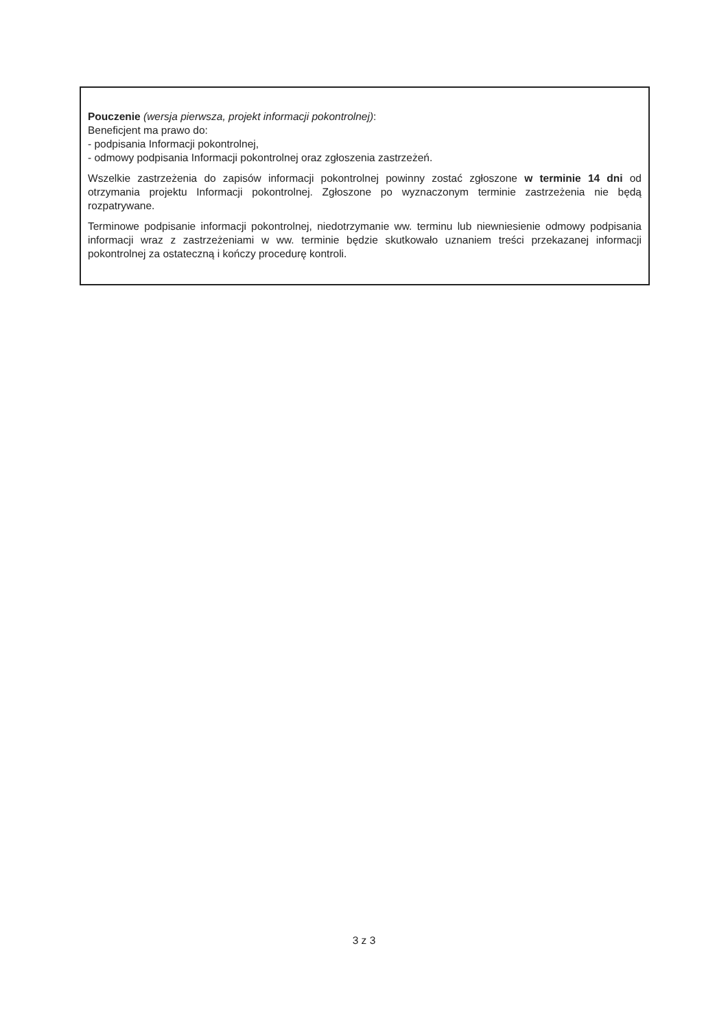Pouczenie (wersja pierwsza, projekt informacji pokontrolnej):
Beneficjent ma prawo do:
- podpisania Informacji pokontrolnej,
- odmowy podpisania Informacji pokontrolnej oraz zgłoszenia zastrzeżeń.
Wszelkie zastrzeżenia do zapisów informacji pokontrolnej powinny zostać zgłoszone w terminie 14 dni od otrzymania projektu Informacji pokontrolnej. Zgłoszone po wyznaczonym terminie zastrzeżenia nie będą rozpatrywane.
Terminowe podpisanie informacji pokontrolnej, niedotrzymanie ww. terminu lub niewniesienie odmowy podpisania informacji wraz z zastrzeżeniami w ww. terminie będzie skutkowało uznaniem treści przekazanej informacji pokontrolnej za ostateczną i kończy procedurę kontroli.
3 z 3